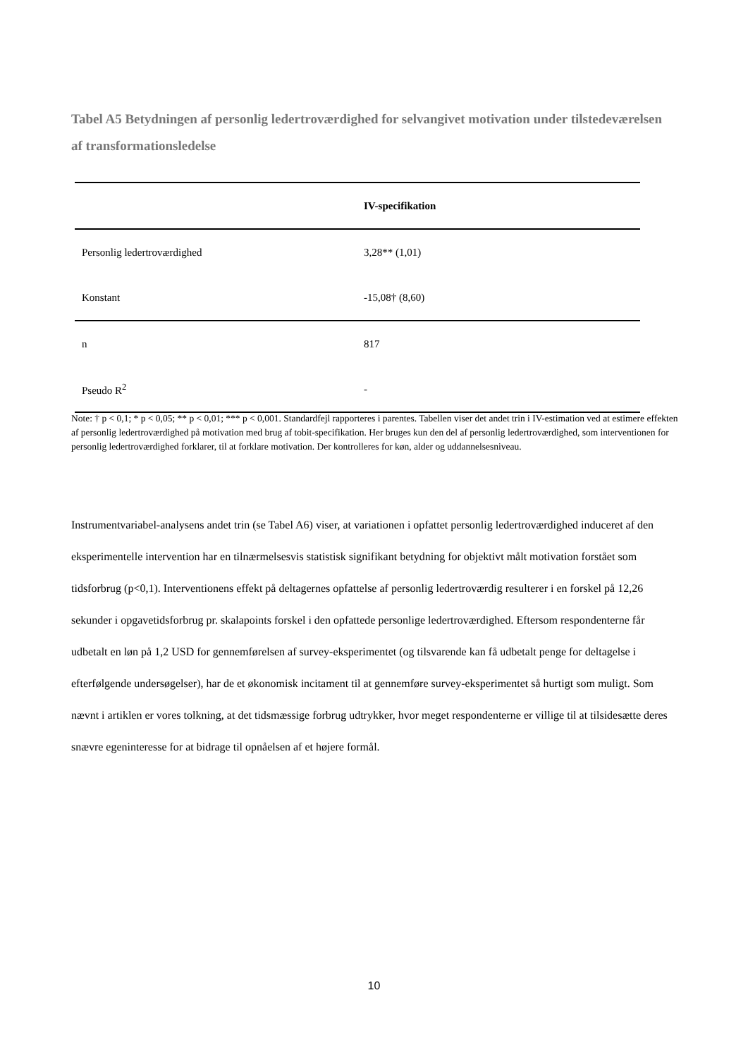Tabel A5 Betydningen af personlig ledertroværdighed for selvangivet motivation under tilstedeværelsen af transformationsledelse
| | IV-specifikation |
| --- | --- |
| Personlig ledertroværdighed | 3,28** (1,01) |
| Konstant | -15,08† (8,60) |
| n | 817 |
| Pseudo R<sup>2</sup> | - |
Note: † p < 0,1; * p < 0,05; ** p < 0,01; *** p < 0,001. Standardfejl rapporteres i parentes. Tabellen viser det andet trin i IV-estimation ved at estimere effekten af personlig ledertroværdighed på motivation med brug af tobit-specifikation. Her bruges kun den del af personlig ledertroværdighed, som interventionen for personlig ledertroværdighed forklarer, til at forklare motivation. Der kontrolleres for køn, alder og uddannelsesniveau.
Instrumentvariabel-analysens andet trin (se Tabel A6) viser, at variationen i opfattet personlig ledertroværdighed induceret af den eksperimentelle intervention har en tilnærmelsesvis statistisk signifikant betydning for objektivt målt motivation forstået som tidsforbrug (p<0,1). Interventionens effekt på deltagernes opfattelse af personlig ledertroværdig resulterer i en forskel på 12,26 sekunder i opgavetidsforbrug pr. skalapoints forskel i den opfattede personlige ledertroværdighed. Eftersom respondenterne får udbetalt en løn på 1,2 USD for gennemførelsen af survey-eksperimentet (og tilsvarende kan få udbetalt penge for deltagelse i efterfølgende undersøgelser), har de et økonomisk incitament til at gennemføre survey-eksperimentet så hurtigt som muligt. Som nævnt i artiklen er vores tolkning, at det tidsmæssige forbrug udtrykker, hvor meget respondenterne er villige til at tilsidesætte deres snævre egeninteresse for at bidrage til opnåelsen af et højere formål.
10